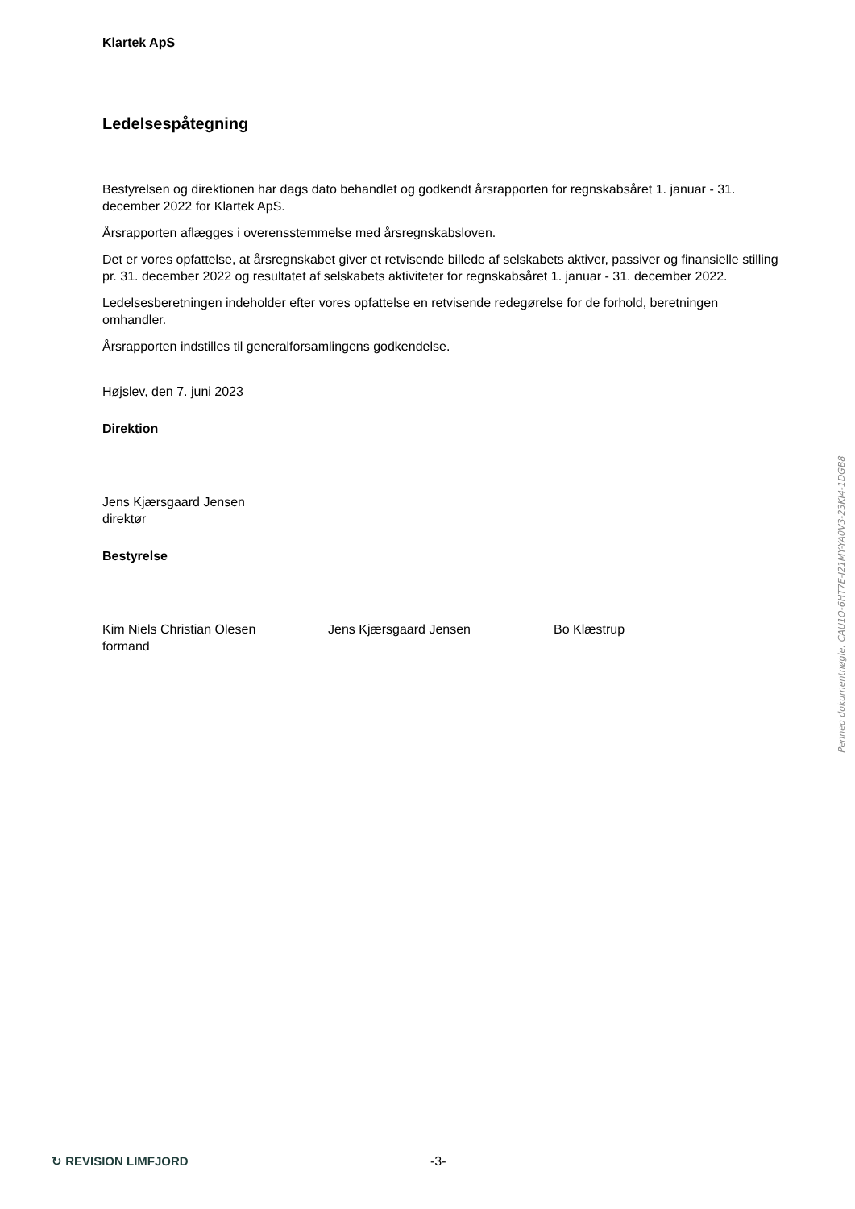Klartek ApS
Ledelsespåtegning
Bestyrelsen og direktionen har dags dato behandlet og godkendt årsrapporten for regnskabsåret 1. januar - 31. december 2022 for Klartek ApS.
Årsrapporten aflægges i overensstemmelse med årsregnskabsloven.
Det er vores opfattelse, at årsregnskabet giver et retvisende billede af selskabets aktiver, passiver og finansielle stilling pr. 31. december 2022 og resultatet af selskabets aktiviteter for regnskabsåret 1. januar - 31. december 2022.
Ledelsesberetningen indeholder efter vores opfattelse en retvisende redegørelse for de forhold, beretningen omhandler.
Årsrapporten indstilles til generalforsamlingens godkendelse.
Højslev, den 7. juni 2023
Direktion
Jens Kjærsgaard Jensen
direktør
Bestyrelse
Kim Niels Christian Olesen
formand
Jens Kjærsgaard Jensen Bo Klæstrup
Penneo dokumentnøgle: CAU1O-6HT7E-I21MY-YA0V3-23KI4-1DGB8
↻ REVISION LIMFJORD -3-